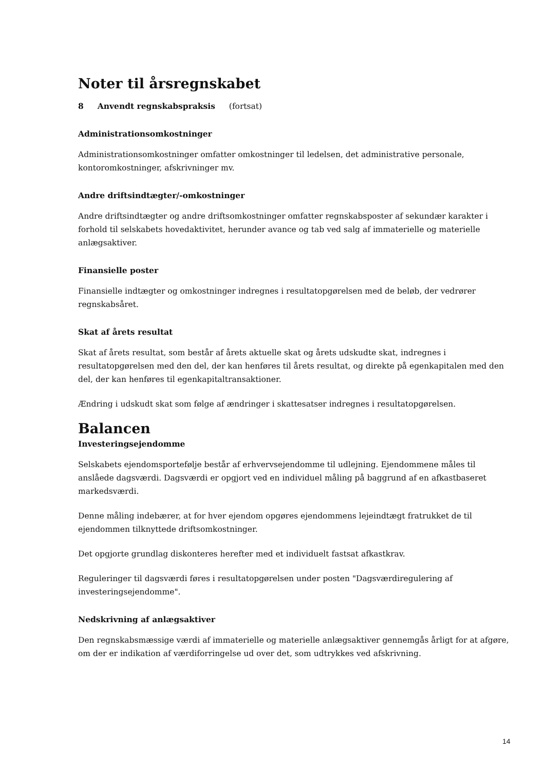Noter til årsregnskabet
8 Anvendt regnskabspraksis (fortsat)
Administrationsomkostninger
Administrationsomkostninger omfatter omkostninger til ledelsen, det administrative personale, kontoromkostninger, afskrivninger mv.
Andre driftsindtægter/-omkostninger
Andre driftsindtægter og andre driftsomkostninger omfatter regnskabsposter af sekundær karakter i forhold til selskabets hovedaktivitet, herunder avance og tab ved salg af immaterielle og materielle anlægsaktiver.
Finansielle poster
Finansielle indtægter og omkostninger indregnes i resultatopgørelsen med de beløb, der vedrører regnskabsåret.
Skat af årets resultat
Skat af årets resultat, som består af årets aktuelle skat og årets udskudte skat, indregnes i resultatopgørelsen med den del, der kan henføres til årets resultat, og direkte på egenkapitalen med den del, der kan henføres til egenkapitaltransaktioner.
Ændring i udskudt skat som følge af ændringer i skattesatser indregnes i resultatopgørelsen.
Balancen
Investeringsejendomme
Selskabets ejendomsportefølje består af erhvervsejendomme til udlejning. Ejendommene måles til anslåede dagsværdi. Dagsværdi er opgjort ved en individuel måling på baggrund af en afkastbaseret markedsværdi.
Denne måling indebærer, at for hver ejendom opgøres ejendommens lejeindtægt fratrukket de til ejendommen tilknyttede driftsomkostninger.
Det opgjorte grundlag diskonteres herefter med et individuelt fastsat afkastkrav.
Reguleringer til dagsværdi føres i resultatopgørelsen under posten "Dagsværdiregulering af investeringsejendomme".
Nedskrivning af anlægsaktiver
Den regnskabsmæssige værdi af immaterielle og materielle anlægsaktiver gennemgås årligt for at afgøre, om der er indikation af værdiforringelse ud over det, som udtrykkes ved afskrivning.
14